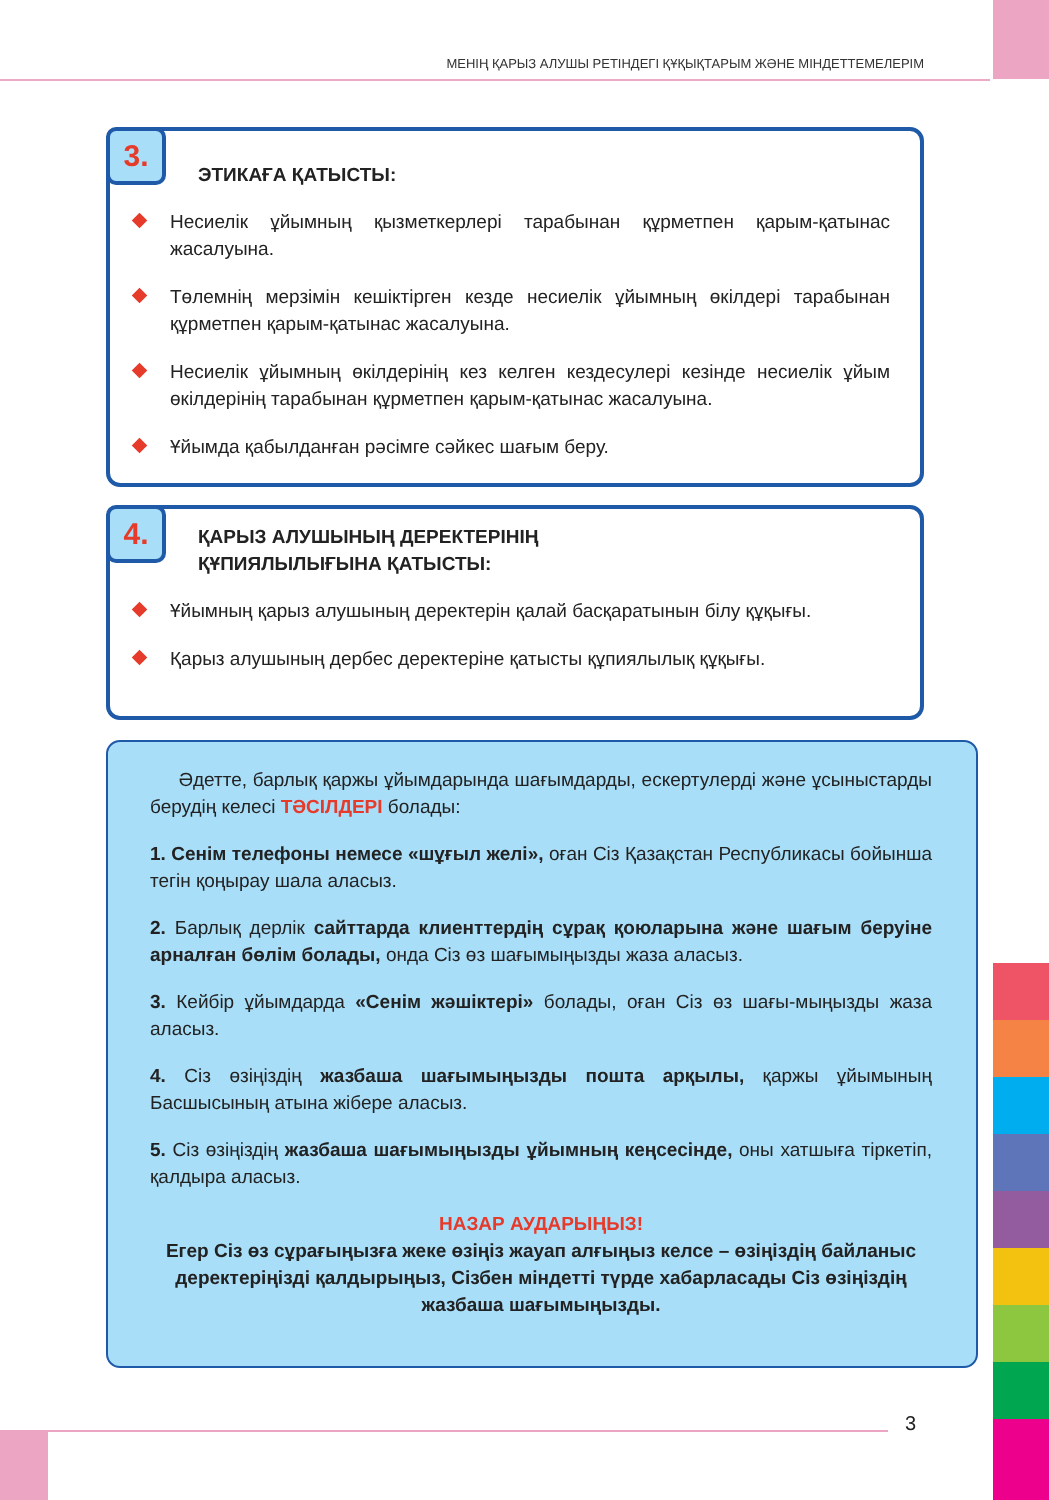МЕНІҢ ҚАРЫЗ АЛУШЫ РЕТІНДЕГІ ҚҰҚЫҚТАРЫМ ЖӘНЕ МІНДЕТТЕМЕЛЕРІМ
3.
ЭТИКАҒА ҚАТЫСТЫ:
Несиелік ұйымның қызметкерлері тарабынан құрметпен қарым-қатынас жасалуына.
Төлемнің мерзімін кешіктірген кезде несиелік ұйымның өкілдері тарабынан құрметпен қарым-қатынас жасалуына.
Несиелік ұйымның өкілдерінің кез келген кездесулері кезінде несиелік ұйым өкілдерінің тарабынан құрметпен қарым-қатынас жасалуына.
Ұйымда қабылданған рәсімге сәйкес шағым беру.
4.
ҚАРЫЗ АЛУШЫНЫҢ ДЕРЕКТЕРІНІҢ
ҚҰПИЯЛЫЛЫҒЫНА ҚАТЫСТЫ:
Ұйымның қарыз алушының деректерін қалай басқаратынын білу құқығы.
Қарыз алушының дербес деректеріне қатысты құпиялылық құқығы.
Әдетте, барлық қаржы ұйымдарында шағымдарды, ескертулерді және ұсыныстарды берудің келесі ТӘСІЛДЕРІ болады:
1. Сенім телефоны немесе «шұғыл желі», оған Сіз Қазақстан Республикасы бойынша тегін қоңырау шала аласыз.
2. Барлық дерлік сайттарда клиенттердің сұрақ қоюларына және шағым беруіне арналған бөлім болады, онда Сіз өз шағымыңызды жаза аласыз.
3. Кейбір ұйымдарда «Сенім жәшіктері» болады, оған Сіз өз шағы-мыңызды жаза аласыз.
4. Сіз өзіңіздің жазбаша шағымыңызды пошта арқылы, қаржы ұйымының Басшысының атына жібере аласыз.
5. Сіз өзіңіздің жазбаша шағымыңызды ұйымның кеңсесінде, оны хатшыға тіркетіп, қалдыра аласыз.
НАЗАР АУДАРЫҢЫЗ!
Егер Сіз өз сұрағыңызға жеке өзіңіз жауап алғыңыз келсе – өзіңіздің байланыс деректеріңізді қалдырыңыз, Сізбен міндетті түрде хабарласады Сіз өзіңіздің жазбаша шағымыңызды.
3